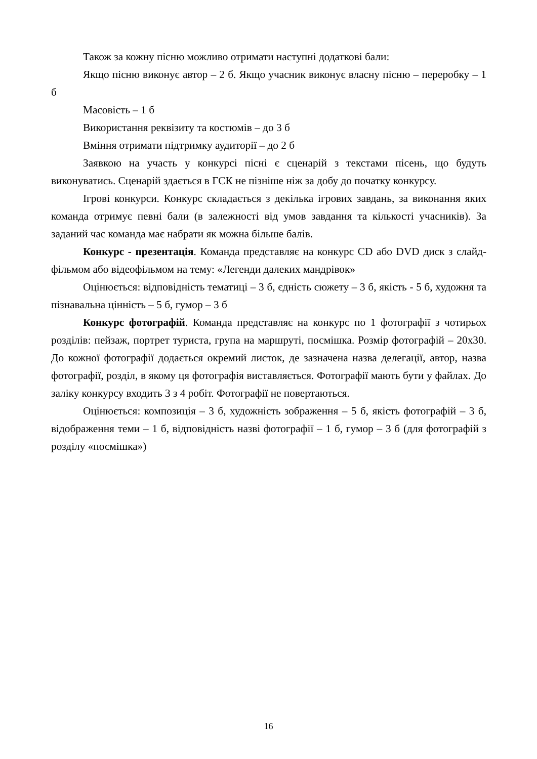Також за кожну пісню можливо отримати наступні додаткові бали:
Якщо пісню виконує автор – 2 б. Якщо учасник виконує власну пісню – переробку – 1 б
Масовість – 1 б
Використання реквізиту та костюмів – до 3 б
Вміння отримати підтримку аудиторії – до 2 б
Заявкою на участь у конкурсі пісні є сценарій з текстами пісень, що будуть виконуватись. Сценарій здається в ГСК не пізніше ніж за добу до початку конкурсу.
Ігрові конкурси. Конкурс складається з декілька ігрових завдань, за виконання яких команда отримує певні бали (в залежності від умов завдання та кількості учасників). За заданий час команда має набрати як можна більше балів.
Конкурс - презентація. Команда представляє на конкурс CD або DVD диск з слайд-фільмом або відеофільмом на тему: «Легенди далеких мандрівок»
Оцінюється: відповідність тематиці – 3 б, єдність сюжету – 3 б, якість - 5 б, художня та пізнавальна цінність – 5 б, гумор – 3 б
Конкурс фотографій. Команда представляє на конкурс по 1 фотографії з чотирьох розділів: пейзаж, портрет туриста, група на маршруті, посмішка. Розмір фотографій – 20х30. До кожної фотографії додається окремий листок, де зазначена назва делегації, автор, назва фотографії, розділ, в якому ця фотографія виставляється. Фотографії мають бути у файлах. До заліку конкурсу входить 3 з 4 робіт. Фотографії не повертаються.
Оцінюється: композиція – 3 б, художність зображення – 5 б, якість фотографій – 3 б, відображення теми – 1 б, відповідність назві фотографії – 1 б, гумор – 3 б (для фотографій з розділу «посмішка»)
16